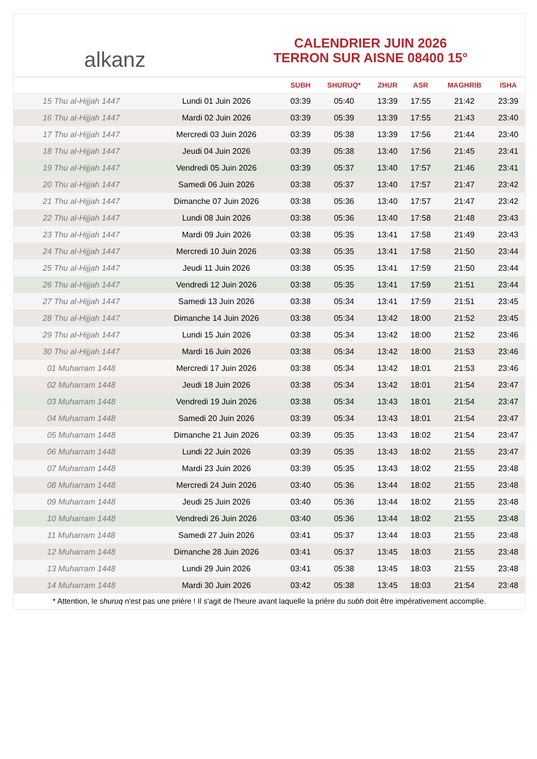alkanz
CALENDRIER JUIN 2026
TERRON SUR AISNE 08400 15°
| | | SUBH | SHURUQ* | ZHUR | ASR | MAGHRIB | ISHA |
| --- | --- | --- | --- | --- | --- | --- | --- |
| 15 Thu al-Hijjah 1447 | Lundi 01 Juin 2026 | 03:39 | 05:40 | 13:39 | 17:55 | 21:42 | 23:39 |
| 16 Thu al-Hijjah 1447 | Mardi 02 Juin 2026 | 03:39 | 05:39 | 13:39 | 17:55 | 21:43 | 23:40 |
| 17 Thu al-Hijjah 1447 | Mercredi 03 Juin 2026 | 03:39 | 05:38 | 13:39 | 17:56 | 21:44 | 23:40 |
| 18 Thu al-Hijjah 1447 | Jeudi 04 Juin 2026 | 03:39 | 05:38 | 13:40 | 17:56 | 21:45 | 23:41 |
| 19 Thu al-Hijjah 1447 | Vendredi 05 Juin 2026 | 03:39 | 05:37 | 13:40 | 17:57 | 21:46 | 23:41 |
| 20 Thu al-Hijjah 1447 | Samedi 06 Juin 2026 | 03:38 | 05:37 | 13:40 | 17:57 | 21:47 | 23:42 |
| 21 Thu al-Hijjah 1447 | Dimanche 07 Juin 2026 | 03:38 | 05:36 | 13:40 | 17:57 | 21:47 | 23:42 |
| 22 Thu al-Hijjah 1447 | Lundi 08 Juin 2026 | 03:38 | 05:36 | 13:40 | 17:58 | 21:48 | 23:43 |
| 23 Thu al-Hijjah 1447 | Mardi 09 Juin 2026 | 03:38 | 05:35 | 13:41 | 17:58 | 21:49 | 23:43 |
| 24 Thu al-Hijjah 1447 | Mercredi 10 Juin 2026 | 03:38 | 05:35 | 13:41 | 17:58 | 21:50 | 23:44 |
| 25 Thu al-Hijjah 1447 | Jeudi 11 Juin 2026 | 03:38 | 05:35 | 13:41 | 17:59 | 21:50 | 23:44 |
| 26 Thu al-Hijjah 1447 | Vendredi 12 Juin 2026 | 03:38 | 05:35 | 13:41 | 17:59 | 21:51 | 23:44 |
| 27 Thu al-Hijjah 1447 | Samedi 13 Juin 2026 | 03:38 | 05:34 | 13:41 | 17:59 | 21:51 | 23:45 |
| 28 Thu al-Hijjah 1447 | Dimanche 14 Juin 2026 | 03:38 | 05:34 | 13:42 | 18:00 | 21:52 | 23:45 |
| 29 Thu al-Hijjah 1447 | Lundi 15 Juin 2026 | 03:38 | 05:34 | 13:42 | 18:00 | 21:52 | 23:46 |
| 30 Thu al-Hijjah 1447 | Mardi 16 Juin 2026 | 03:38 | 05:34 | 13:42 | 18:00 | 21:53 | 23:46 |
| 01 Muharram 1448 | Mercredi 17 Juin 2026 | 03:38 | 05:34 | 13:42 | 18:01 | 21:53 | 23:46 |
| 02 Muharram 1448 | Jeudi 18 Juin 2026 | 03:38 | 05:34 | 13:42 | 18:01 | 21:54 | 23:47 |
| 03 Muharram 1448 | Vendredi 19 Juin 2026 | 03:38 | 05:34 | 13:43 | 18:01 | 21:54 | 23:47 |
| 04 Muharram 1448 | Samedi 20 Juin 2026 | 03:39 | 05:34 | 13:43 | 18:01 | 21:54 | 23:47 |
| 05 Muharram 1448 | Dimanche 21 Juin 2026 | 03:39 | 05:35 | 13:43 | 18:02 | 21:54 | 23:47 |
| 06 Muharram 1448 | Lundi 22 Juin 2026 | 03:39 | 05:35 | 13:43 | 18:02 | 21:55 | 23:47 |
| 07 Muharram 1448 | Mardi 23 Juin 2026 | 03:39 | 05:35 | 13:43 | 18:02 | 21:55 | 23:48 |
| 08 Muharram 1448 | Mercredi 24 Juin 2026 | 03:40 | 05:36 | 13:44 | 18:02 | 21:55 | 23:48 |
| 09 Muharram 1448 | Jeudi 25 Juin 2026 | 03:40 | 05:36 | 13:44 | 18:02 | 21:55 | 23:48 |
| 10 Muharram 1448 | Vendredi 26 Juin 2026 | 03:40 | 05:36 | 13:44 | 18:02 | 21:55 | 23:48 |
| 11 Muharram 1448 | Samedi 27 Juin 2026 | 03:41 | 05:37 | 13:44 | 18:03 | 21:55 | 23:48 |
| 12 Muharram 1448 | Dimanche 28 Juin 2026 | 03:41 | 05:37 | 13:45 | 18:03 | 21:55 | 23:48 |
| 13 Muharram 1448 | Lundi 29 Juin 2026 | 03:41 | 05:38 | 13:45 | 18:03 | 21:55 | 23:48 |
| 14 Muharram 1448 | Mardi 30 Juin 2026 | 03:42 | 05:38 | 13:45 | 18:03 | 21:54 | 23:48 |
* Attention, le shuruq n'est pas une prière ! Il s'agit de l'heure avant laquelle la prière du subh doit être impérativement accomplie.